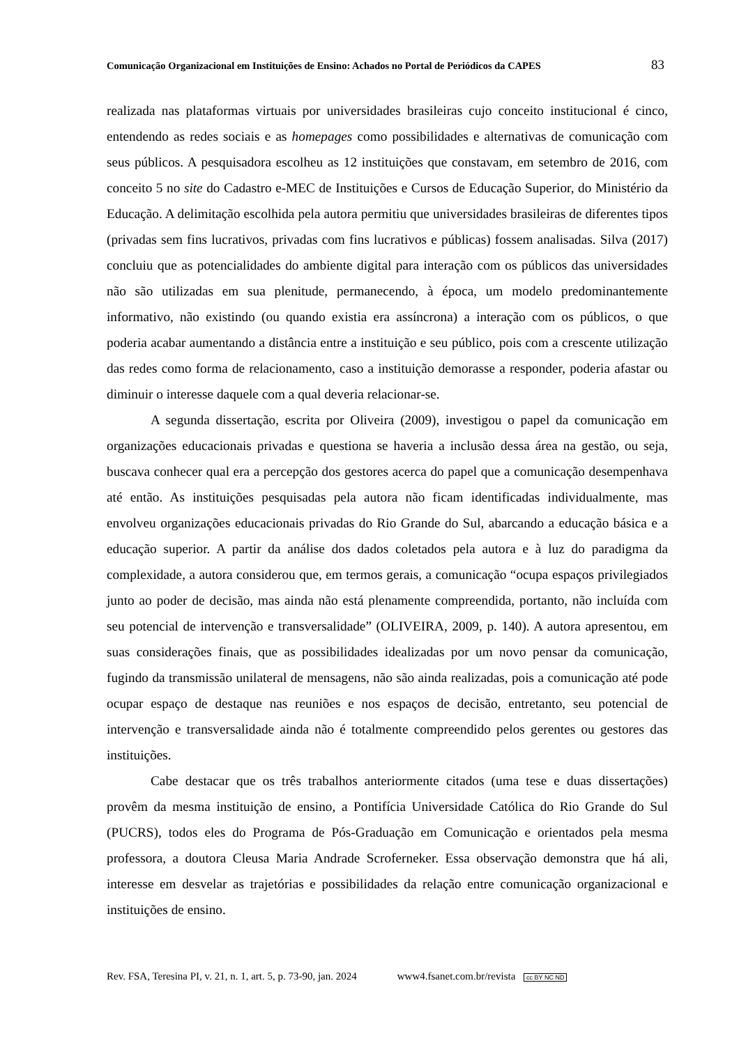Comunicação Organizacional em Instituições de Ensino: Achados no Portal de Periódicos da CAPES 83
realizada nas plataformas virtuais por universidades brasileiras cujo conceito institucional é cinco, entendendo as redes sociais e as homepages como possibilidades e alternativas de comunicação com seus públicos. A pesquisadora escolheu as 12 instituições que constavam, em setembro de 2016, com conceito 5 no site do Cadastro e-MEC de Instituições e Cursos de Educação Superior, do Ministério da Educação. A delimitação escolhida pela autora permitiu que universidades brasileiras de diferentes tipos (privadas sem fins lucrativos, privadas com fins lucrativos e públicas) fossem analisadas. Silva (2017) concluiu que as potencialidades do ambiente digital para interação com os públicos das universidades não são utilizadas em sua plenitude, permanecendo, à época, um modelo predominantemente informativo, não existindo (ou quando existia era assíncrona) a interação com os públicos, o que poderia acabar aumentando a distância entre a instituição e seu público, pois com a crescente utilização das redes como forma de relacionamento, caso a instituição demorasse a responder, poderia afastar ou diminuir o interesse daquele com a qual deveria relacionar-se.
A segunda dissertação, escrita por Oliveira (2009), investigou o papel da comunicação em organizações educacionais privadas e questiona se haveria a inclusão dessa área na gestão, ou seja, buscava conhecer qual era a percepção dos gestores acerca do papel que a comunicação desempenhava até então. As instituições pesquisadas pela autora não ficam identificadas individualmente, mas envolveu organizações educacionais privadas do Rio Grande do Sul, abarcando a educação básica e a educação superior. A partir da análise dos dados coletados pela autora e à luz do paradigma da complexidade, a autora considerou que, em termos gerais, a comunicação “ocupa espaços privilegiados junto ao poder de decisão, mas ainda não está plenamente compreendida, portanto, não incluída com seu potencial de intervenção e transversalidade” (OLIVEIRA, 2009, p. 140). A autora apresentou, em suas considerações finais, que as possibilidades idealizadas por um novo pensar da comunicação, fugindo da transmissão unilateral de mensagens, não são ainda realizadas, pois a comunicação até pode ocupar espaço de destaque nas reuniões e nos espaços de decisão, entretanto, seu potencial de intervenção e transversalidade ainda não é totalmente compreendido pelos gerentes ou gestores das instituições.
Cabe destacar que os três trabalhos anteriormente citados (uma tese e duas dissertações) provêm da mesma instituição de ensino, a Pontifícia Universidade Católica do Rio Grande do Sul (PUCRS), todos eles do Programa de Pós-Graduação em Comunicação e orientados pela mesma professora, a doutora Cleusa Maria Andrade Scroferneker. Essa observação demonstra que há ali, interesse em desvelar as trajetórias e possibilidades da relação entre comunicação organizacional e instituições de ensino.
Rev. FSA, Teresina PI, v. 21, n. 1, art. 5, p. 73-90, jan. 2024 www4.fsanet.com.br/revista cc BY NC ND